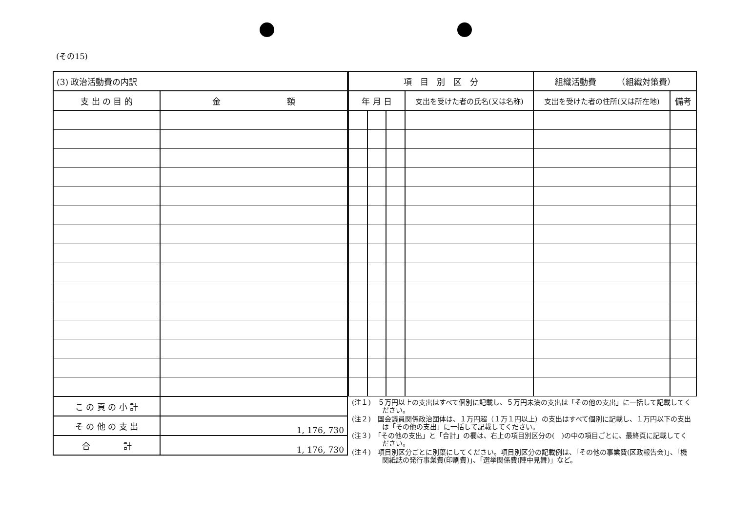(その15)
| (3) 政治活動費の内訳 | |
| 支 出 の 目 的 | 金 額 |
| こ の 頁 の 小 計 | |
| そ の 他 の 支 出 | 1, 176, 730 |
| 合 計 | 1, 176, 730 |
| 項 目 別 区 分 | | | | 組織活動費 （組織対策費） | |
| 年 月 日 | | | 支出を受けた者の氏名(又は名称) | 支出を受けた者の住所(又は所在地) | 備考 |
(注１)　５万円以上の支出はすべて個別に記載し、５万円未満の支出は「その他の支出」に一括して記載してください。
(注２)　国会議員関係政治団体は、１万円超（１万１円以上）の支出はすべて個別に記載し、１万円以下の支出は「その他の支出」に一括して記載してください。
(注３)　「その他の支出」と「合計」の欄は、右上の項目別区分の(　)の中の項目ごとに、最終頁に記載してください。
(注４)　項目別区分ごとに別葉にしてください。項目別区分の記載例は、「その他の事業費(区政報告会)」、「機関紙誌の発行事業費(印刷費)」、「選挙関係費(陣中見舞)」など。